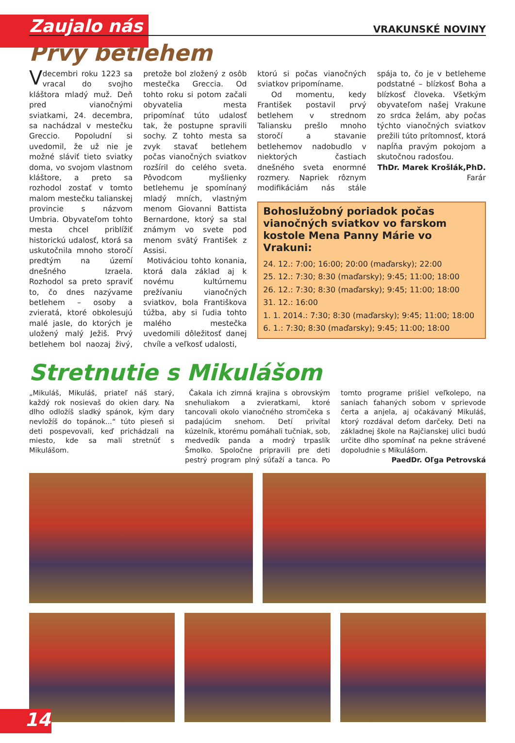Zaujalo nás VRAKUNSKÉ NOVINY
Prvý betlehem
V decembri roku 1223 sa vracal do svojho kláštora mladý muž. Deň pred vianočnými sviatkami, 24. decembra, sa nachádzal v mestečku Greccio. Popoludní si uvedomil, že už nie je možné sláviť tieto sviatky doma, vo svojom vlastnom kláštore, a preto sa rozhodol zostať v tomto malom mestečku talianskej provincie s názvom Umbria. Obyvateľom tohto mesta chcel priblížiť historickú udalosť, ktorá sa uskutočnila mnoho storočí predtým na území dnešného Izraela. Rozhodol sa preto spraviť to, čo dnes nazývame betlehem – osoby a zvieratá, ktoré obkolesujú malé jasle, do ktorých je uložený malý Ježiš. Prvý betlehem bol naozaj živý, pretože bol zložený z osôb mestečka Greccia. Od tohto roku si potom začali obyvatelia mesta pripomínať túto udalosť tak, že postupne spravili sochy. Z tohto mesta sa zvyk stavať betlehem počas vianočných sviatkov rozšíril do celého sveta. Pôvodcom myšlienky betlehemu je spomínaný mladý mních, vlastným menom Giovanni Battista Bernardone, ktorý sa stal známym vo svete pod menom svätý František z Assisi.
Motiváciou tohto konania, ktorá dala základ aj k novému kultúrnemu prežívaniu vianočných sviatkov, bola Františkova túžba, aby si ľudia tohto malého mestečka uvedomili dôležitosť danej chvíle a veľkosť udalosti,
ktorú si počas vianočných sviatkov pripomíname.
Od momentu, kedy František postavil prvý betlehem v strednom Taliansku prešlo mnoho storočí a stavanie betlehemov nadobudlo v niektorých častiach dnešného sveta enormné rozmery. Napriek rôznym modifikáciám nás stále spája to, čo je v betleheme podstatné – blízkosť Boha a blízkosť človeka. Všetkým obyvateľom našej Vrakune zo srdca želám, aby počas týchto vianočných sviatkov prežili túto prítomnosť, ktorá napĺňa pravým pokojom a skutočnou radosťou.
ThDr. Marek Krošlák,PhD.
Farár
Bohoslužobný poriadok počas vianočných sviatkov vo farskom kostole Mena Panny Márie vo Vrakuni:
24. 12.: 7:00; 16:00; 20:00 (maďarsky); 22:00
25. 12.: 7:30; 8:30 (maďarsky); 9:45; 11:00; 18:00
26. 12.: 7:30; 8:30 (maďarsky); 9:45; 11:00; 18:00
31. 12.: 16:00
1. 1. 2014.: 7:30; 8:30 (maďarsky); 9:45; 11:00; 18:00
6. 1.: 7:30; 8:30 (maďarsky); 9:45; 11:00; 18:00
Stretnutie s Mikulášom
„Mikuláš, Mikuláš, priateľ náš starý, každý rok nosievaš do okien dary. Na dlho odložíš sladký spánok, kým dary nevložíš do topánok...“ túto pieseň si deti pospevovali, keď prichádzali na miesto, kde sa mali stretnúť s Mikulášom.
Čakala ich zimná krajina s obrovským snehuliakom a zvieratkami, ktoré tancovali okolo vianočného stromčeka s padajúcim snehom. Detí privítal kúzelník, ktorému pomáhali tučniak, sob, medvedík panda a modrý trpaslík Šmolko. Spoločne pripravili pre deti pestrý program plný súťaží a tanca. Po tomto programe prišiel veľkolepo, na saniach ťahaných sobom v sprievode čerta a anjela, aj očakávaný Mikuláš, ktorý rozdával deťom darčeky. Deti na základnej škole na Rajčianskej ulici budú určite dlho spomínať na pekne strávené dopoludnie s Mikulášom.
PaedDr. Oľga Petrovská
14